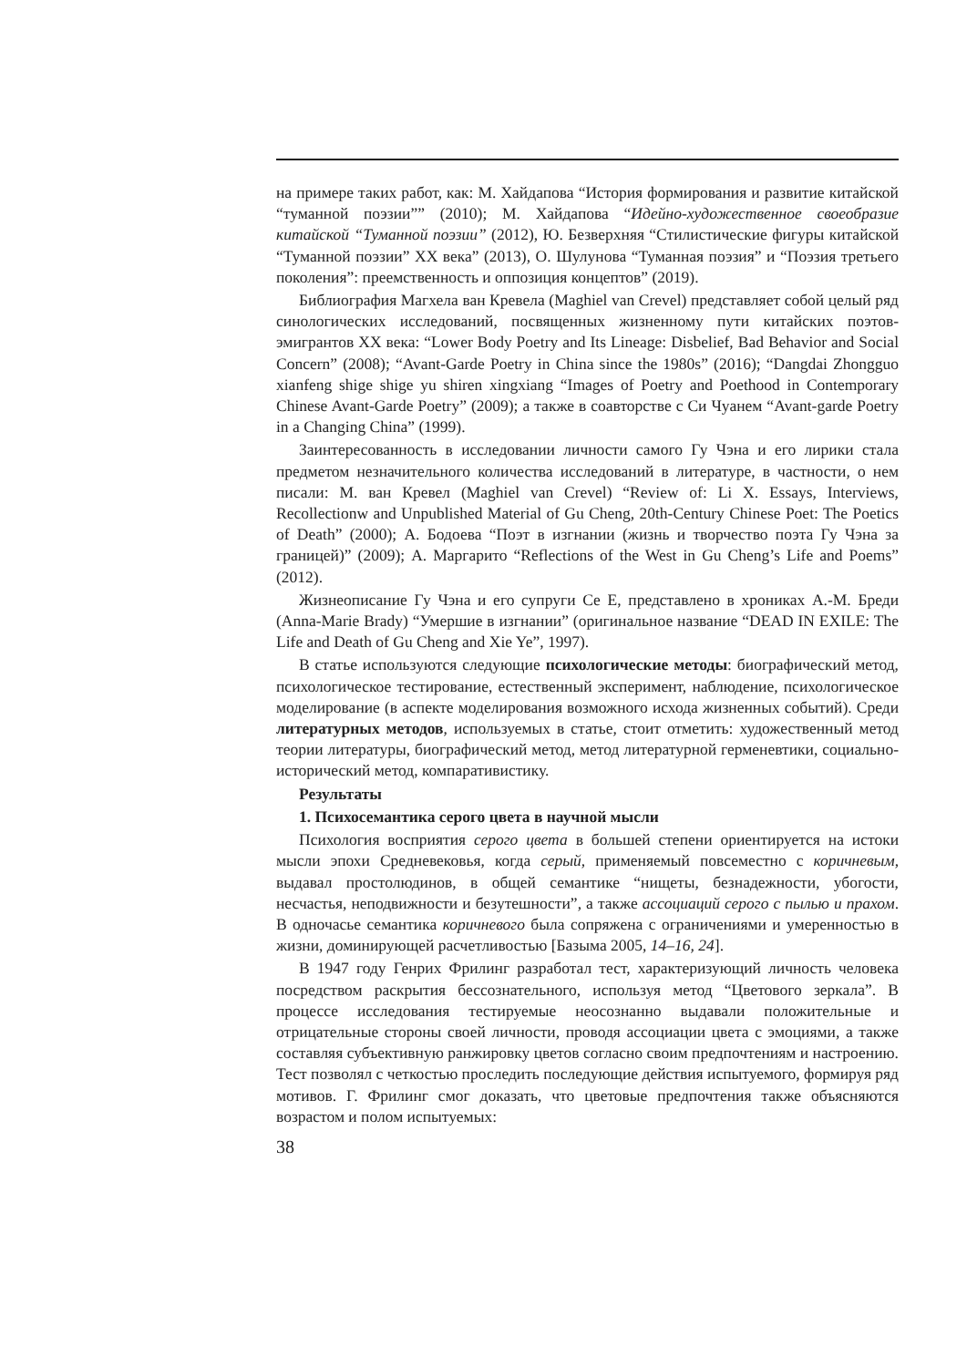на примере таких работ, как: М. Хайдапова “История формирования и развитие китайской “туманной поэзии”” (2010); М. Хайдапова “Идейно-художественное своеобразие китайской “Туманной поэзии” (2012), Ю. Безверхняя “Стилистические фигуры китайской “Туманной поэзии” XX века” (2013), О. Шулунова “Туманная поэзия” и “Поэзия третьего поколения”: преемственность и оппозиция концептов” (2019).
Библиография Магхела ван Кревела (Maghiel van Crevel) представляет собой целый ряд синологических исследований, посвященных жизненному пути китайских поэтов-эмигрантов XX века: “Lower Body Poetry and Its Lineage: Disbelief, Bad Behavior and Social Concern” (2008); “Avant-Garde Poetry in China since the 1980s” (2016); “Dangdai Zhongguo xianfeng shige shige yu shiren xingxiang “Images of Poetry and Poethood in Contemporary Chinese Avant-Garde Poetry” (2009); а также в соавторстве с Си Чуанем “Avant-garde Poetry in a Changing China” (1999).
Заинтересованность в исследовании личности самого Гу Чэна и его лирики стала предметом незначительного количества исследований в литературе, в частности, о нем писали: М. ван Кревел (Maghiel van Crevel) “Review of: Li X. Essays, Interviews, Recollectionw and Unpublished Material of Gu Cheng, 20th-Century Chinese Poet: The Poetics of Death” (2000); А. Бодоева “Поэт в изгнании (жизнь и творчество поэта Гу Чэна за границей)” (2009); А. Маргарито “Reflections of the West in Gu Cheng’s Life and Poems” (2012).
Жизнеописание Гу Чэна и его супруги Се Е, представлено в хрониках А.-М. Бреди (Anna-Marie Brady) “Умершие в изгнании” (оригинальное название “DEAD IN EXILE: The Life and Death of Gu Cheng and Xie Ye”, 1997).
В статье используются следующие психологические методы: биографический метод, психологическое тестирование, естественный эксперимент, наблюдение, психологическое моделирование (в аспекте моделирования возможного исхода жизненных событий). Среди литературных методов, используемых в статье, стоит отметить: художественный метод теории литературы, биографический метод, метод литературной герменевтики, социально-исторический метод, компаративистику.
Результаты
1. Психосемантика серого цвета в научной мысли
Психология восприятия серого цвета в большей степени ориентируется на истоки мысли эпохи Средневековья, когда серый, применяемый повсеместно с коричневым, выдавал простолюдинов, в общей семантике “нищеты, безнадежности, убогости, несчастья, неподвижности и безутешности”, а также ассоциаций серого с пылью и прахом. В одночасье семантика коричневого была сопряжена с ограничениями и умеренностью в жизни, доминирующей расчетливостью [Базыма 2005, 14–16, 24].
В 1947 году Генрих Фрилинг разработал тест, характеризующий личность человека посредством раскрытия бессознательного, используя метод “Цветового зеркала”. В процессе исследования тестируемые неосознанно выдавали положительные и отрицательные стороны своей личности, проводя ассоциации цвета с эмоциями, а также составляя субъективную ранжировку цветов согласно своим предпочтениям и настроению. Тест позволял с четкостью проследить последующие действия испытуемого, формируя ряд мотивов. Г. Фрилинг смог доказать, что цветовые предпочтения также объясняются возрастом и полом испытуемых:
38